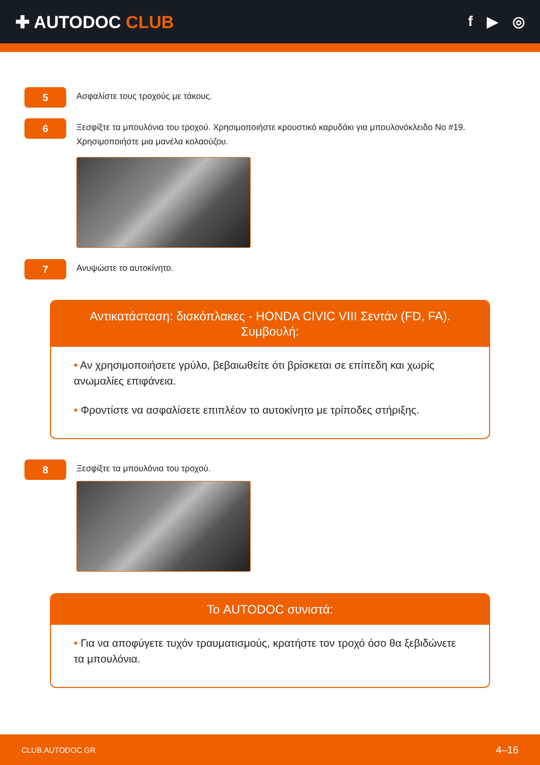✚ AUTODOC CLUB
f ▶ ◎
5
Ασφαλίστε τους τροχούς με τάκους.
6
Ξεσφίξτε τα μπουλόνια του τροχού. Χρησιμοποιήστε κρουστικό καρυδάκι για μπουλονόκλειδο No #19. Χρησιμοποιήστε μια μανέλα κολαούζου.
7
Ανυψώστε το αυτοκίνητο.
Αντικατάσταση: δισκόπλακες - HONDA CIVIC VIII Σεντάν (FD, FA).
Συμβουλή:
• Αν χρησιμοποιήσετε γρύλο, βεβαιωθείτε ότι βρίσκεται σε επίπεδη και χωρίς ανωμαλίες επιφάνεια.
• Φροντίστε να ασφαλίσετε επιπλέον το αυτοκίνητο με τρίποδες στήριξης.
8
Ξεσφίξτε τα μπουλόνια του τροχού.
Το AUTODOC συνιστά:
• Για να αποφύγετε τυχόν τραυματισμούς, κρατήστε τον τροχό όσο θα ξεβιδώνετε τα μπουλόνια.
CLUB.AUTODOC.GR 4–16